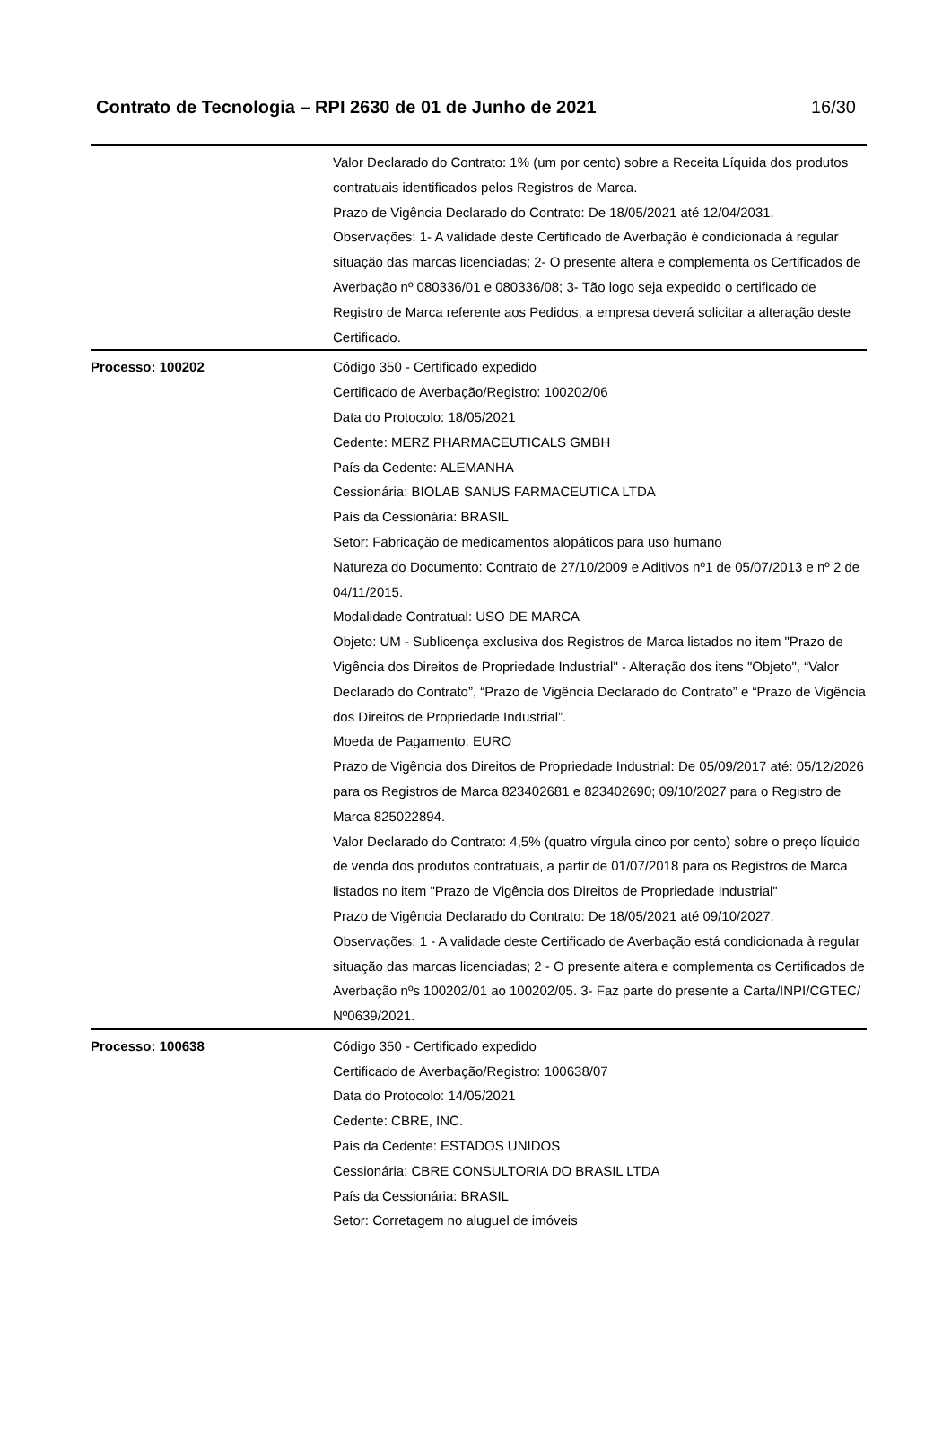Contrato de Tecnologia – RPI 2630 de 01 de Junho de 2021 16/30
| | Valor Declarado do Contrato: 1% (um por cento) sobre a Receita Líquida dos produtos contratuais identificados pelos Registros de Marca. Prazo de Vigência Declarado do Contrato: De 18/05/2021 até 12/04/2031. Observações: 1- A validade deste Certificado de Averbação é condicionada à regular situação das marcas licenciadas; 2- O presente altera e complementa os Certificados de Averbação nº 080336/01 e 080336/08; 3- Tão logo seja expedido o certificado de Registro de Marca referente aos Pedidos, a empresa deverá solicitar a alteração deste Certificado. |
| Processo: 100202 | Código 350 - Certificado expedido Certificado de Averbação/Registro: 100202/06 Data do Protocolo: 18/05/2021 Cedente: MERZ PHARMACEUTICALS GMBH País da Cedente: ALEMANHA Cessionária: BIOLAB SANUS FARMACEUTICA LTDA País da Cessionária: BRASIL Setor: Fabricação de medicamentos alopáticos para uso humano Natureza do Documento: Contrato de 27/10/2009 e Aditivos nº1 de 05/07/2013 e nº 2 de 04/11/2015. Modalidade Contratual: USO DE MARCA Objeto: UM - Sublicença exclusiva dos Registros de Marca listados no item "Prazo de Vigência dos Direitos de Propriedade Industrial" - Alteração dos itens "Objeto", “Valor Declarado do Contrato”, “Prazo de Vigência Declarado do Contrato” e “Prazo de Vigência dos Direitos de Propriedade Industrial”. Moeda de Pagamento: EURO Prazo de Vigência dos Direitos de Propriedade Industrial: De 05/09/2017 até: 05/12/2026 para os Registros de Marca 823402681 e 823402690; 09/10/2027 para o Registro de Marca 825022894. Valor Declarado do Contrato: 4,5% (quatro vírgula cinco por cento) sobre o preço líquido de venda dos produtos contratuais, a partir de 01/07/2018 para os Registros de Marca listados no item "Prazo de Vigência dos Direitos de Propriedade Industrial" Prazo de Vigência Declarado do Contrato: De 18/05/2021 até 09/10/2027. Observações: 1 - A validade deste Certificado de Averbação está condicionada à regular situação das marcas licenciadas; 2 - O presente altera e complementa os Certificados de Averbação nºs 100202/01 ao 100202/05. 3- Faz parte do presente a Carta/INPI/CGTEC/ Nº0639/2021. |
| Processo: 100638 | Código 350 - Certificado expedido Certificado de Averbação/Registro: 100638/07 Data do Protocolo: 14/05/2021 Cedente: CBRE, INC. País da Cedente: ESTADOS UNIDOS Cessionária: CBRE CONSULTORIA DO BRASIL LTDA País da Cessionária: BRASIL Setor: Corretagem no aluguel de imóveis |